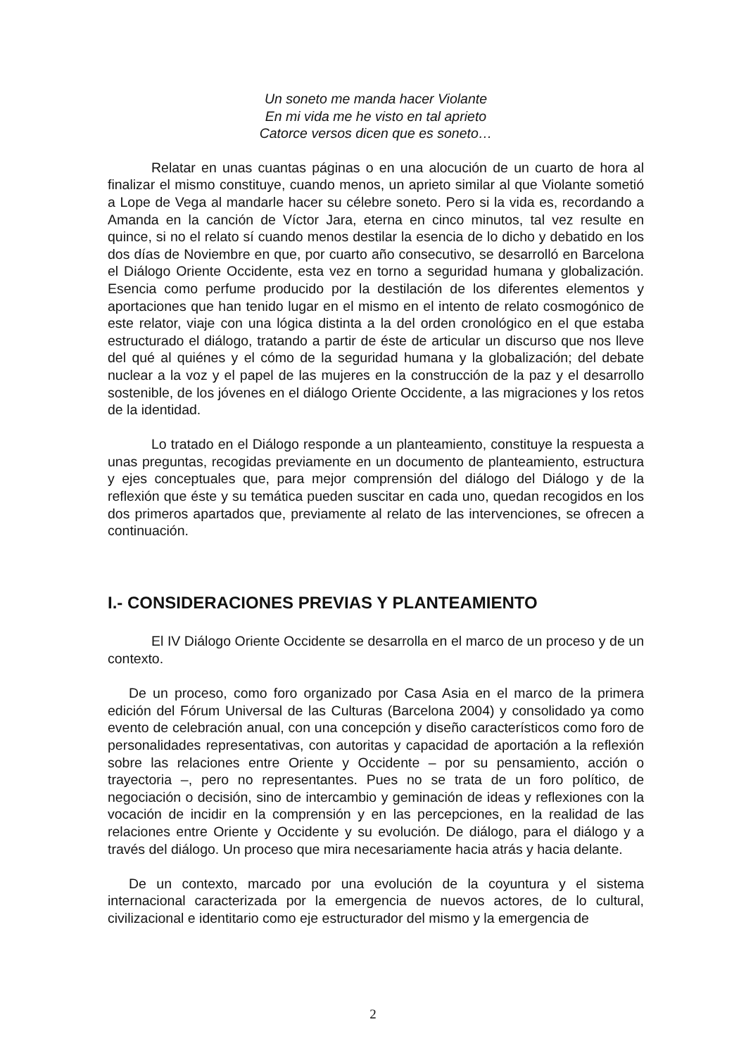Un soneto me manda hacer Violante
En mi vida me he visto en tal aprieto
Catorce versos dicen que es soneto…
Relatar en unas cuantas páginas o en una alocución de un cuarto de hora al finalizar el mismo constituye, cuando menos, un aprieto similar al que Violante sometió a Lope de Vega al mandarle hacer su célebre soneto. Pero si la vida es, recordando a Amanda en la canción de Víctor Jara, eterna en cinco minutos, tal vez resulte en quince, si no el relato sí cuando menos destilar la esencia de lo dicho y debatido en los dos días de Noviembre en que, por cuarto año consecutivo, se desarrolló en Barcelona el Diálogo Oriente Occidente, esta vez en torno a seguridad humana y globalización. Esencia como perfume producido por la destilación de los diferentes elementos y aportaciones que han tenido lugar en el mismo en el intento de relato cosmogónico de este relator, viaje con una lógica distinta a la del orden cronológico en el que estaba estructurado el diálogo, tratando a partir de éste de articular un discurso que nos lleve del qué al quiénes y el cómo de la seguridad humana y la globalización; del debate nuclear a la voz y el papel de las mujeres en la construcción de la paz y el desarrollo sostenible, de los jóvenes en el diálogo Oriente Occidente, a las migraciones y los retos de la identidad.
Lo tratado en el Diálogo responde a un planteamiento, constituye la respuesta a unas preguntas, recogidas previamente en un documento de planteamiento, estructura y ejes conceptuales que, para mejor comprensión del diálogo del Diálogo y de la reflexión que éste y su temática pueden suscitar en cada uno, quedan recogidos en los dos primeros apartados que, previamente al relato de las intervenciones, se ofrecen a continuación.
I.- CONSIDERACIONES PREVIAS Y PLANTEAMIENTO
El IV Diálogo Oriente Occidente se desarrolla en el marco de un proceso y de un contexto.
De un proceso, como foro organizado por Casa Asia en el marco de la primera edición del Fórum Universal de las Culturas (Barcelona 2004) y consolidado ya como evento de celebración anual, con una concepción y diseño característicos como foro de personalidades representativas, con autoritas y capacidad de aportación a la reflexión sobre las relaciones entre Oriente y Occidente – por su pensamiento, acción o trayectoria –, pero no representantes. Pues no se trata de un foro político, de negociación o decisión, sino de intercambio y geminación de ideas y reflexiones con la vocación de incidir en la comprensión y en las percepciones, en la realidad de las relaciones entre Oriente y Occidente y su evolución. De diálogo, para el diálogo y a través del diálogo. Un proceso que mira necesariamente hacia atrás y hacia delante.
De un contexto, marcado por una evolución de la coyuntura y el sistema internacional caracterizada por la emergencia de nuevos actores, de lo cultural, civilizacional e identitario como eje estructurador del mismo y la emergencia de
2